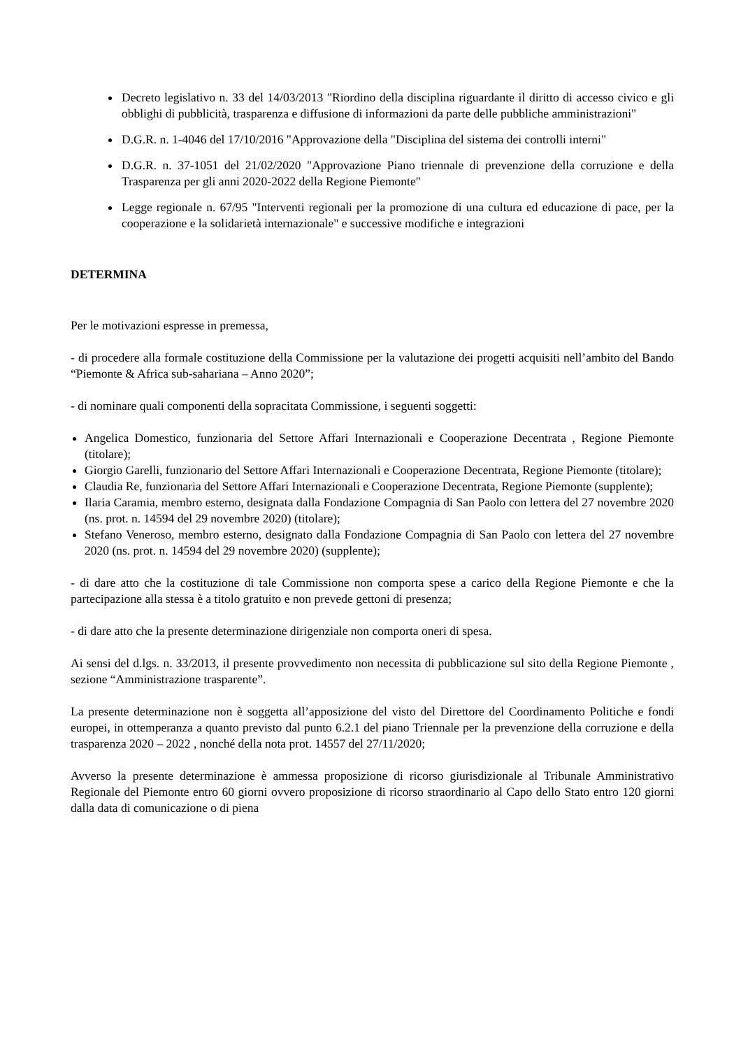Decreto legislativo n. 33 del 14/03/2013 "Riordino della disciplina riguardante il diritto di accesso civico e gli obblighi di pubblicità, trasparenza e diffusione di informazioni da parte delle pubbliche amministrazioni"
D.G.R. n. 1-4046 del 17/10/2016 "Approvazione della "Disciplina del sistema dei controlli interni"
D.G.R. n. 37-1051 del 21/02/2020 "Approvazione Piano triennale di prevenzione della corruzione e della Trasparenza per gli anni 2020-2022 della Regione Piemonte"
Legge regionale n. 67/95 "Interventi regionali per la promozione di una cultura ed educazione di pace, per la cooperazione e la solidarietà internazionale" e successive modifiche e integrazioni
DETERMINA
Per le motivazioni espresse in premessa,
- di procedere alla formale costituzione della Commissione per la valutazione dei progetti acquisiti nell’ambito del Bando “Piemonte & Africa sub-sahariana – Anno 2020”;
- di nominare quali componenti della sopracitata Commissione, i seguenti soggetti:
Angelica Domestico, funzionaria del Settore Affari Internazionali e Cooperazione Decentrata , Regione Piemonte (titolare);
Giorgio Garelli, funzionario del Settore Affari Internazionali e Cooperazione Decentrata, Regione Piemonte (titolare);
Claudia Re, funzionaria del Settore Affari Internazionali e Cooperazione Decentrata, Regione Piemonte (supplente);
Ilaria Caramia, membro esterno, designata dalla Fondazione Compagnia di San Paolo con lettera del 27 novembre 2020 (ns. prot. n. 14594 del 29 novembre 2020) (titolare);
Stefano Veneroso, membro esterno, designato dalla Fondazione Compagnia di San Paolo con lettera del 27 novembre 2020 (ns. prot. n. 14594 del 29 novembre 2020) (supplente);
- di dare atto che la costituzione di tale Commissione non comporta spese a carico della Regione Piemonte e che la partecipazione alla stessa è a titolo gratuito e non prevede gettoni di presenza;
- di dare atto che la presente determinazione dirigenziale non comporta oneri di spesa.
Ai sensi del d.lgs. n. 33/2013, il presente provvedimento non necessita di pubblicazione sul sito della Regione Piemonte , sezione “Amministrazione trasparente”.
La presente determinazione non è soggetta all’apposizione del visto del Direttore del Coordinamento Politiche e fondi europei, in ottemperanza a quanto previsto dal punto 6.2.1 del piano Triennale per la prevenzione della corruzione e della trasparenza 2020 – 2022 , nonché della nota prot. 14557 del 27/11/2020;
Avverso la presente determinazione è ammessa proposizione di ricorso giurisdizionale al Tribunale Amministrativo Regionale del Piemonte entro 60 giorni ovvero proposizione di ricorso straordinario al Capo dello Stato entro 120 giorni dalla data di comunicazione o di piena